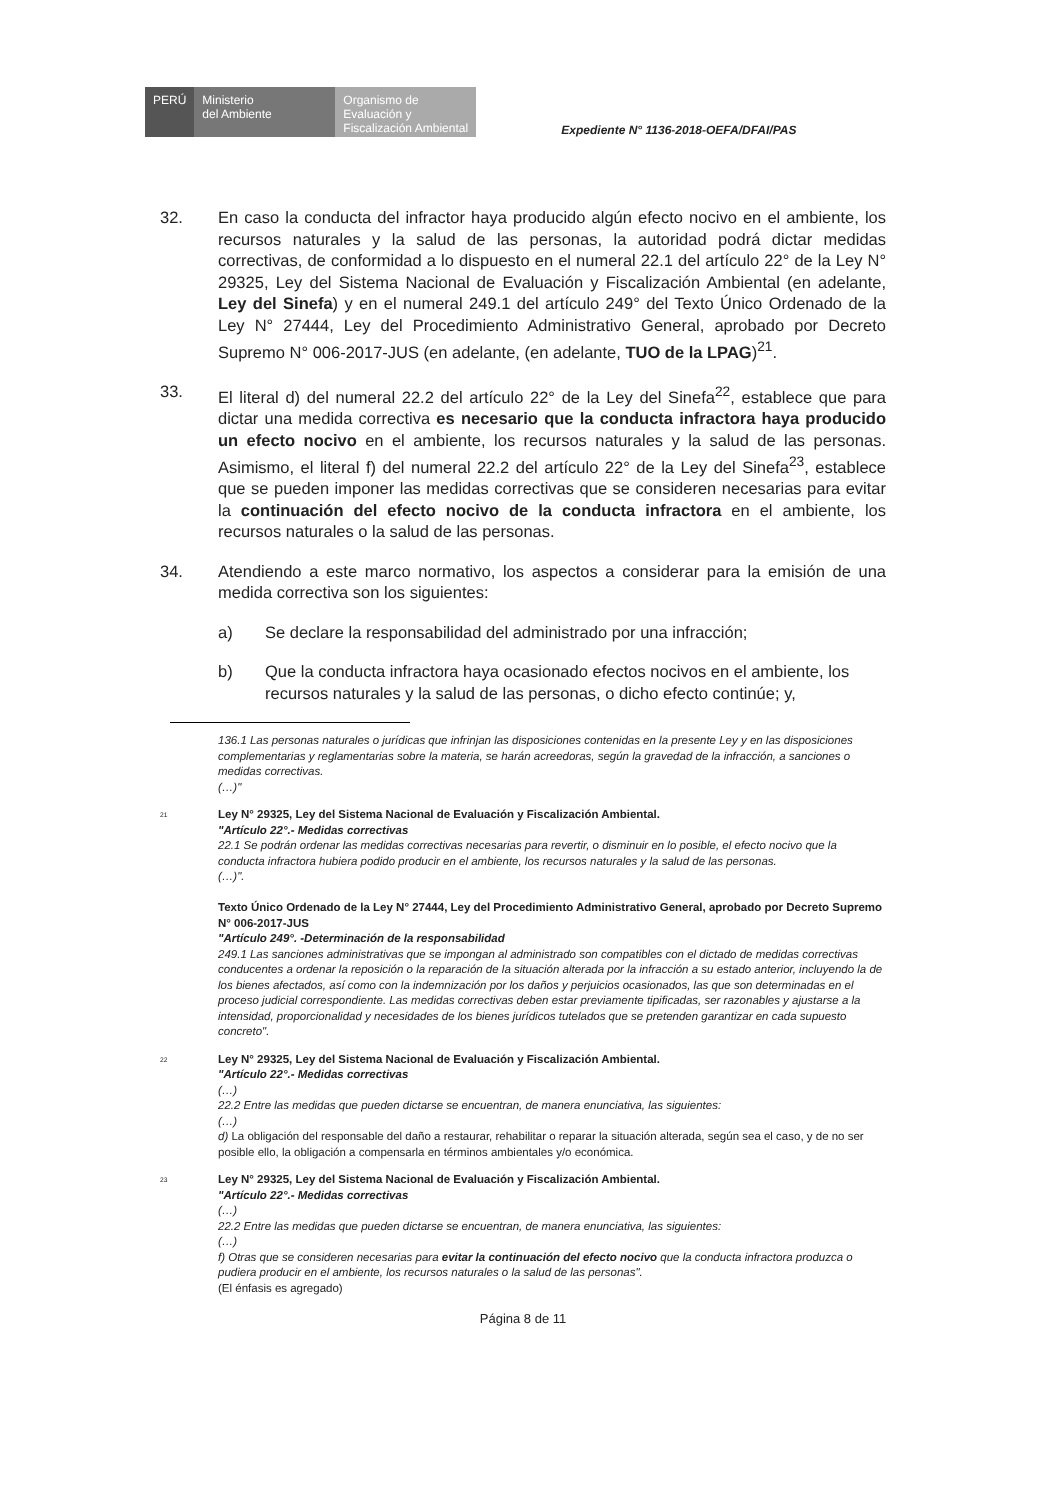PERÚ Ministerio
del Ambiente
Organismo de Evaluación y Fiscalización Ambiental
Expediente N° 1136-2018-OEFA/DFAI/PAS
32. En caso la conducta del infractor haya producido algún efecto nocivo en el ambiente, los recursos naturales y la salud de las personas, la autoridad podrá dictar medidas correctivas, de conformidad a lo dispuesto en el numeral 22.1 del artículo 22° de la Ley N° 29325, Ley del Sistema Nacional de Evaluación y Fiscalización Ambiental (en adelante, Ley del Sinefa) y en el numeral 249.1 del artículo 249° del Texto Único Ordenado de la Ley N° 27444, Ley del Procedimiento Administrativo General, aprobado por Decreto Supremo N° 006-2017-JUS (en adelante, (en adelante, TUO de la LPAG)<sup>21</sup>.
33. El literal d) del numeral 22.2 del artículo 22° de la Ley del Sinefa<sup>22</sup>, establece que para dictar una medida correctiva es necesario que la conducta infractora haya producido un efecto nocivo en el ambiente, los recursos naturales y la salud de las personas. Asimismo, el literal f) del numeral 22.2 del artículo 22° de la Ley del Sinefa<sup>23</sup>, establece que se pueden imponer las medidas correctivas que se consideren necesarias para evitar la continuación del efecto nocivo de la conducta infractora en el ambiente, los recursos naturales o la salud de las personas.
34. Atendiendo a este marco normativo, los aspectos a considerar para la emisión de una medida correctiva son los siguientes:
a) Se declare la responsabilidad del administrado por una infracción;
b) Que la conducta infractora haya ocasionado efectos nocivos en el ambiente, los recursos naturales y la salud de las personas, o dicho efecto continúe; y,
136.1 Las personas naturales o jurídicas que infrinjan las disposiciones contenidas en la presente Ley y en las disposiciones complementarias y reglamentarias sobre la materia, se harán acreedoras, según la gravedad de la infracción, a sanciones o medidas correctivas.
(…)"
<sup>21</sup> Ley N° 29325, Ley del Sistema Nacional de Evaluación y Fiscalización Ambiental.
"Artículo 22°.- Medidas correctivas
22.1 Se podrán ordenar las medidas correctivas necesarias para revertir, o disminuir en lo posible, el efecto nocivo que la conducta infractora hubiera podido producir en el ambiente, los recursos naturales y la salud de las personas.
(…)".
Texto Único Ordenado de la Ley N° 27444, Ley del Procedimiento Administrativo General, aprobado por Decreto Supremo N° 006-2017-JUS
"Artículo 249°. -Determinación de la responsabilidad
249.1 Las sanciones administrativas que se impongan al administrado son compatibles con el dictado de medidas correctivas conducentes a ordenar la reposición o la reparación de la situación alterada por la infracción a su estado anterior, incluyendo la de los bienes afectados, así como con la indemnización por los daños y perjuicios ocasionados, las que son determinadas en el proceso judicial correspondiente. Las medidas correctivas deben estar previamente tipificadas, ser razonables y ajustarse a la intensidad, proporcionalidad y necesidades de los bienes jurídicos tutelados que se pretenden garantizar en cada supuesto concreto".
<sup>22</sup> Ley N° 29325, Ley del Sistema Nacional de Evaluación y Fiscalización Ambiental.
"Artículo 22°.- Medidas correctivas
(…)
22.2 Entre las medidas que pueden dictarse se encuentran, de manera enunciativa, las siguientes:
(…)
d) La obligación del responsable del daño a restaurar, rehabilitar o reparar la situación alterada, según sea el caso, y de no ser posible ello, la obligación a compensarla en términos ambientales y/o económica.
<sup>23</sup> Ley N° 29325, Ley del Sistema Nacional de Evaluación y Fiscalización Ambiental.
"Artículo 22°.- Medidas correctivas
(…)
22.2 Entre las medidas que pueden dictarse se encuentran, de manera enunciativa, las siguientes:
(…)
f) Otras que se consideren necesarias para evitar la continuación del efecto nocivo que la conducta infractora produzca o pudiera producir en el ambiente, los recursos naturales o la salud de las personas".
(El énfasis es agregado)
Página 8 de 11